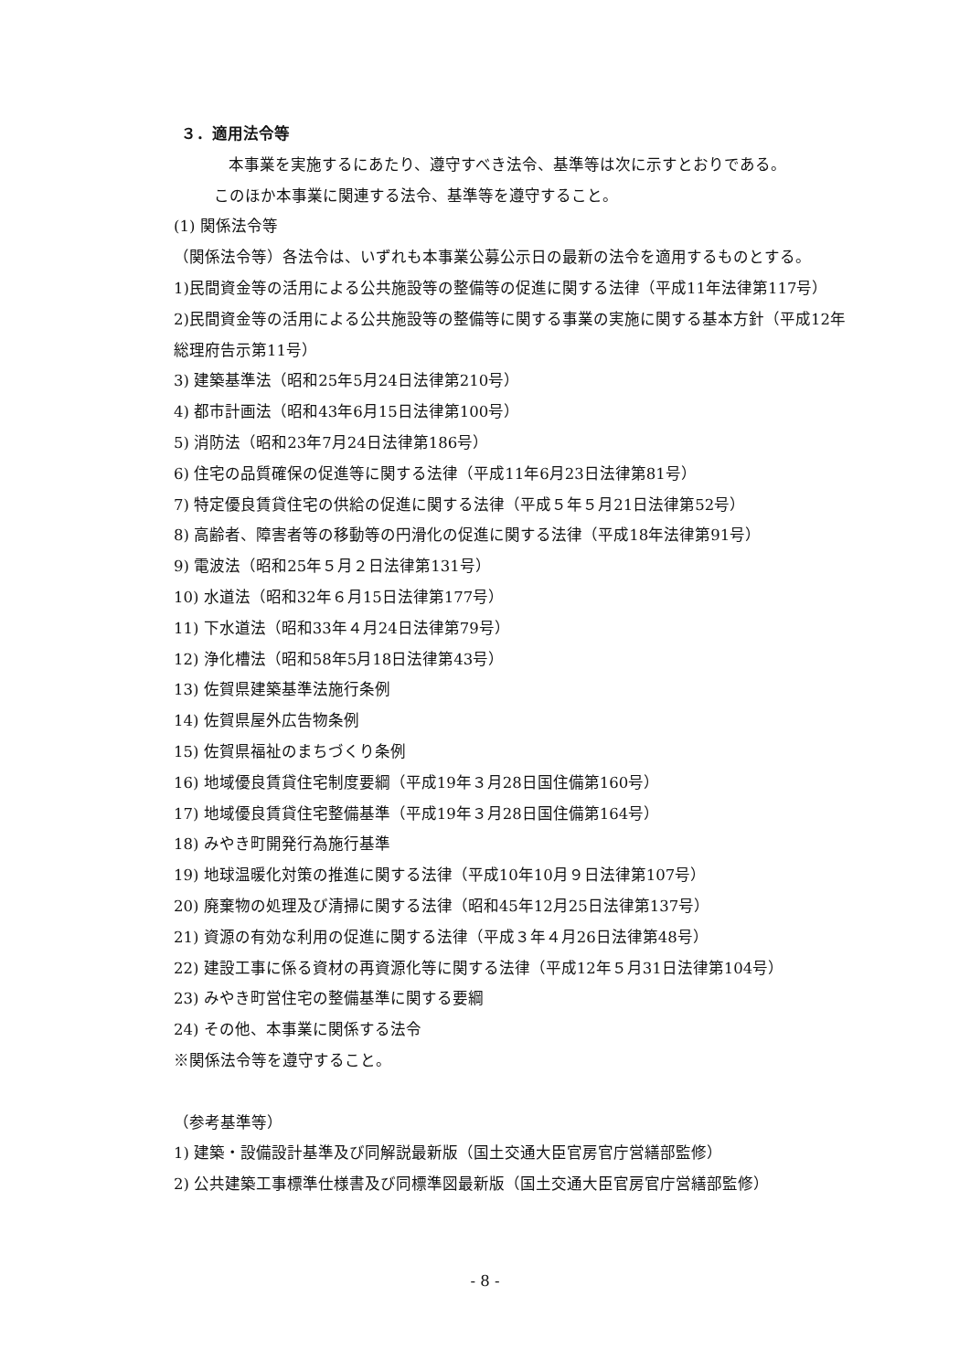３．適用法令等
本事業を実施するにあたり、遵守すべき法令、基準等は次に示すとおりである。
このほか本事業に関連する法令、基準等を遵守すること。
(1) 関係法令等
（関係法令等）各法令は、いずれも本事業公募公示日の最新の法令を適用するものとする。
1)民間資金等の活用による公共施設等の整備等の促進に関する法律（平成11年法律第117号）
2)民間資金等の活用による公共施設等の整備等に関する事業の実施に関する基本方針（平成12年総理府告示第11号）
3) 建築基準法（昭和25年5月24日法律第210号）
4) 都市計画法（昭和43年6月15日法律第100号）
5) 消防法（昭和23年7月24日法律第186号）
6) 住宅の品質確保の促進等に関する法律（平成11年6月23日法律第81号）
7) 特定優良賃貸住宅の供給の促進に関する法律（平成５年５月21日法律第52号）
8) 高齢者、障害者等の移動等の円滑化の促進に関する法律（平成18年法律第91号）
9) 電波法（昭和25年５月２日法律第131号）
10) 水道法（昭和32年６月15日法律第177号）
11) 下水道法（昭和33年４月24日法律第79号）
12) 浄化槽法（昭和58年5月18日法律第43号）
13) 佐賀県建築基準法施行条例
14) 佐賀県屋外広告物条例
15) 佐賀県福祉のまちづくり条例
16) 地域優良賃貸住宅制度要綱（平成19年３月28日国住備第160号）
17) 地域優良賃貸住宅整備基準（平成19年３月28日国住備第164号）
18) みやき町開発行為施行基準
19) 地球温暖化対策の推進に関する法律（平成10年10月９日法律第107号）
20) 廃棄物の処理及び清掃に関する法律（昭和45年12月25日法律第137号）
21) 資源の有効な利用の促進に関する法律（平成３年４月26日法律第48号）
22) 建設工事に係る資材の再資源化等に関する法律（平成12年５月31日法律第104号）
23) みやき町営住宅の整備基準に関する要綱
24) その他、本事業に関係する法令
※関係法令等を遵守すること。
（参考基準等）
1) 建築・設備設計基準及び同解説最新版（国土交通大臣官房官庁営繕部監修）
2) 公共建築工事標準仕様書及び同標準図最新版（国土交通大臣官房官庁営繕部監修）
- 8 -